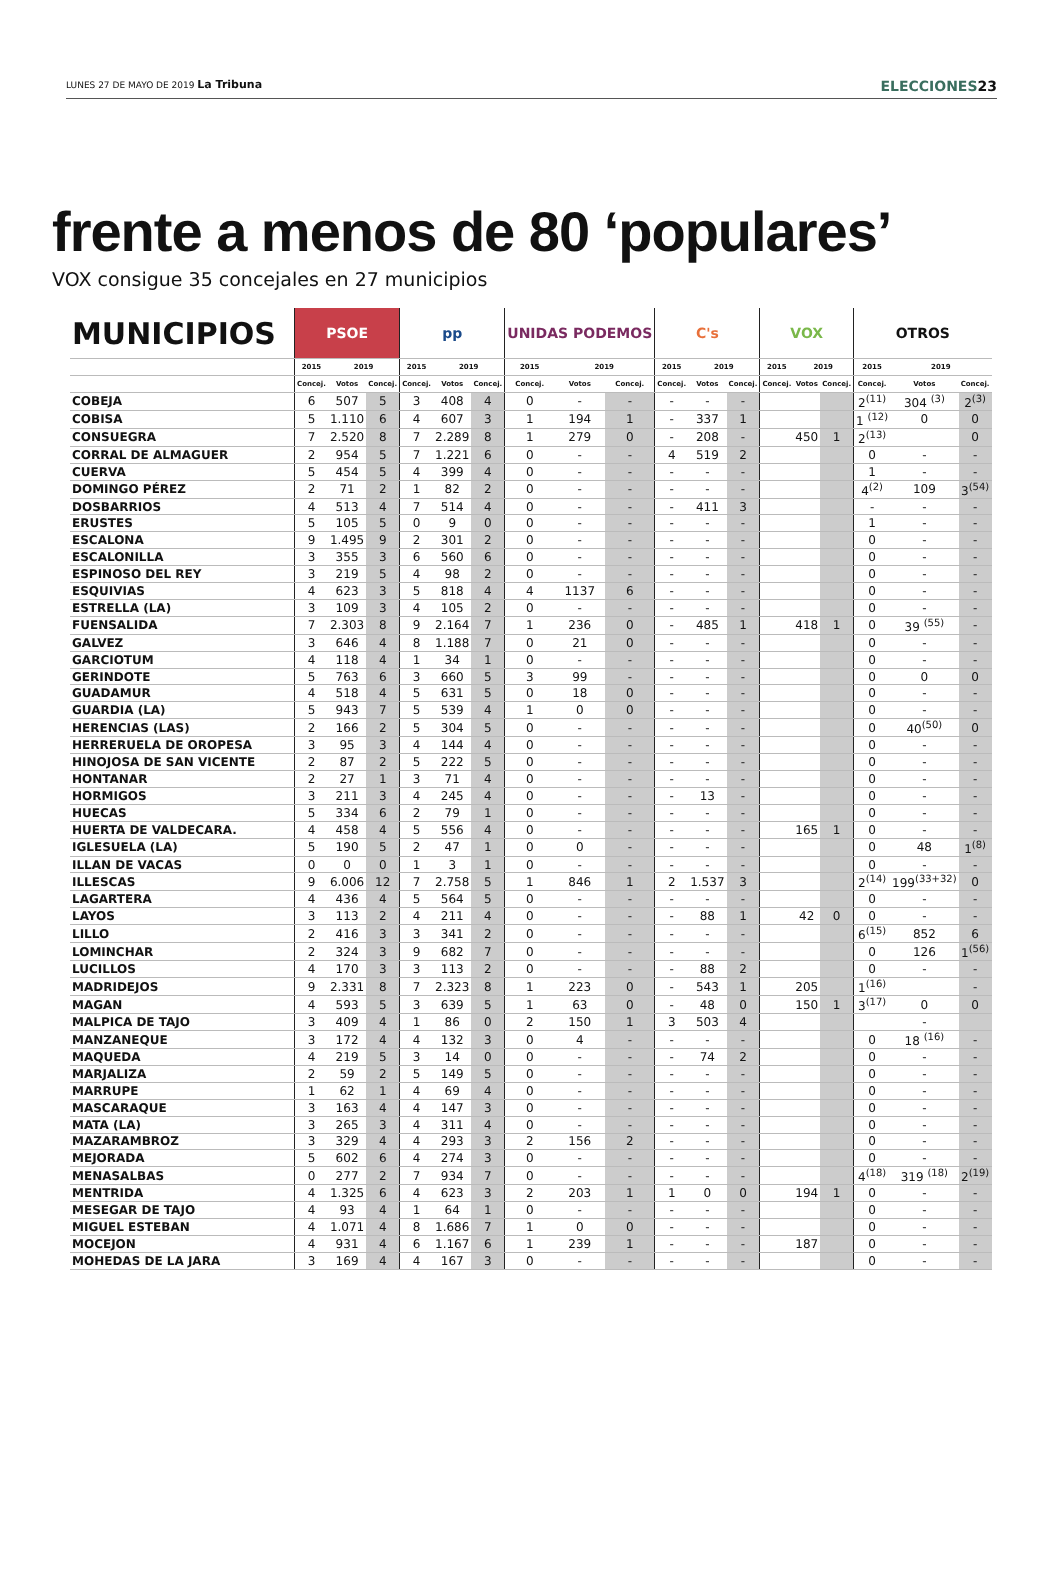LUNES 27 DE MAYO DE 2019 La Tribuna ELECCIONES23
frente a menos de 80 ‘populares’
VOX consigue 35 concejales en 27 municipios
| MUNICIPIOS | PSOE | | | pp | | | UNIDAS PODEMOS | | | C's | | | VOX | | | OTROS | | |
| --- | --- | --- | --- | --- | --- | --- | --- | --- | --- | --- | --- | --- | --- | --- | --- | --- | --- | --- |
| | 2015 | 2019 | | 2015 | 2019 | | 2015 | 2019 | | 2015 | 2019 | | 2015 | 2019 | | 2015 | 2019 | |
| | Concej. | Votos | Concej. | Concej. | Votos | Concej. | Concej. | Votos | Concej. | Concej. | Votos | Concej. | Concej. | Votos | Concej. | Concej. | Votos | Concej. |
| COBEJA | 6 | 507 | 5 | 3 | 408 | 4 | 0 | - | - | - | - | - | | | | 2<sup>(11)</sup> | 304 <sup>(3)</sup> | 2<sup>(3)</sup> |
| COBISA | 5 | 1.110 | 6 | 4 | 607 | 3 | 1 | 194 | 1 | - | 337 | 1 | | | | 1 <sup>(12)</sup> | 0 | 0 |
| CONSUEGRA | 7 | 2.520 | 8 | 7 | 2.289 | 8 | 1 | 279 | 0 | - | 208 | - | | 450 | 1 | 2<sup>(13)</sup> | | 0 |
| CORRAL DE ALMAGUER | 2 | 954 | 5 | 7 | 1.221 | 6 | 0 | - | - | 4 | 519 | 2 | | | | 0 | - | - |
| CUERVA | 5 | 454 | 5 | 4 | 399 | 4 | 0 | - | - | - | - | - | | | | 1 | - | - |
| DOMINGO PÉREZ | 2 | 71 | 2 | 1 | 82 | 2 | 0 | - | - | - | - | - | | | | 4<sup>(2)</sup> | 109 | 3<sup>(54)</sup> |
| DOSBARRIOS | 4 | 513 | 4 | 7 | 514 | 4 | 0 | - | - | - | 411 | 3 | | | | - | - | - |
| ERUSTES | 5 | 105 | 5 | 0 | 9 | 0 | 0 | - | - | - | - | - | | | | 1 | - | - |
| ESCALONA | 9 | 1.495 | 9 | 2 | 301 | 2 | 0 | - | - | - | - | - | | | | 0 | - | - |
| ESCALONILLA | 3 | 355 | 3 | 6 | 560 | 6 | 0 | - | - | - | - | - | | | | 0 | - | - |
| ESPINOSO DEL REY | 3 | 219 | 5 | 4 | 98 | 2 | 0 | - | - | - | - | - | | | | 0 | - | - |
| ESQUIVIAS | 4 | 623 | 3 | 5 | 818 | 4 | 4 | 1137 | 6 | - | - | - | | | | 0 | - | - |
| ESTRELLA (LA) | 3 | 109 | 3 | 4 | 105 | 2 | 0 | - | - | - | - | - | | | | 0 | - | - |
| FUENSALIDA | 7 | 2.303 | 8 | 9 | 2.164 | 7 | 1 | 236 | 0 | - | 485 | 1 | | 418 | 1 | 0 | 39 <sup>(55)</sup> | - |
| GALVEZ | 3 | 646 | 4 | 8 | 1.188 | 7 | 0 | 21 | 0 | - | - | - | | | | 0 | - | - |
| GARCIOTUM | 4 | 118 | 4 | 1 | 34 | 1 | 0 | - | - | - | - | - | | | | 0 | - | - |
| GERINDOTE | 5 | 763 | 6 | 3 | 660 | 5 | 3 | 99 | - | - | - | - | | | | 0 | 0 | 0 |
| GUADAMUR | 4 | 518 | 4 | 5 | 631 | 5 | 0 | 18 | 0 | - | - | - | | | | 0 | - | - |
| GUARDIA (LA) | 5 | 943 | 7 | 5 | 539 | 4 | 1 | 0 | 0 | - | - | - | | | | 0 | - | - |
| HERENCIAS (LAS) | 2 | 166 | 2 | 5 | 304 | 5 | 0 | - | - | - | - | - | | | | 0 | 40<sup>(50)</sup> | 0 |
| HERRERUELA DE OROPESA | 3 | 95 | 3 | 4 | 144 | 4 | 0 | - | - | - | - | - | | | | 0 | - | - |
| HINOJOSA DE SAN VICENTE | 2 | 87 | 2 | 5 | 222 | 5 | 0 | - | - | - | - | - | | | | 0 | - | - |
| HONTANAR | 2 | 27 | 1 | 3 | 71 | 4 | 0 | - | - | - | - | - | | | | 0 | - | - |
| HORMIGOS | 3 | 211 | 3 | 4 | 245 | 4 | 0 | - | - | - | 13 | - | | | | 0 | - | - |
| HUECAS | 5 | 334 | 6 | 2 | 79 | 1 | 0 | - | - | - | - | - | | | | 0 | - | - |
| HUERTA DE VALDECARA. | 4 | 458 | 4 | 5 | 556 | 4 | 0 | - | - | - | - | - | | 165 | 1 | 0 | - | - |
| IGLESUELA (LA) | 5 | 190 | 5 | 2 | 47 | 1 | 0 | 0 | - | - | - | - | | | | 0 | 48 | 1<sup>(8)</sup> |
| ILLAN DE VACAS | 0 | 0 | 0 | 1 | 3 | 1 | 0 | - | - | - | - | - | | | | 0 | - | - |
| ILLESCAS | 9 | 6.006 | 12 | 7 | 2.758 | 5 | 1 | 846 | 1 | 2 | 1.537 | 3 | | | | 2<sup>(14)</sup> | 199<sup>(33+32)</sup> | 0 |
| LAGARTERA | 4 | 436 | 4 | 5 | 564 | 5 | 0 | - | - | - | - | - | | | | 0 | - | - |
| LAYOS | 3 | 113 | 2 | 4 | 211 | 4 | 0 | - | - | - | 88 | 1 | | 42 | 0 | 0 | - | - |
| LILLO | 2 | 416 | 3 | 3 | 341 | 2 | 0 | - | - | - | - | - | | | | 6<sup>(15)</sup> | 852 | 6 |
| LOMINCHAR | 2 | 324 | 3 | 9 | 682 | 7 | 0 | - | - | - | - | - | | | | 0 | 126 | 1<sup>(56)</sup> |
| LUCILLOS | 4 | 170 | 3 | 3 | 113 | 2 | 0 | - | - | - | 88 | 2 | | | | 0 | - | - |
| MADRIDEJOS | 9 | 2.331 | 8 | 7 | 2.323 | 8 | 1 | 223 | 0 | - | 543 | 1 | | 205 | | 1<sup>(16)</sup> | | - |
| MAGAN | 4 | 593 | 5 | 3 | 639 | 5 | 1 | 63 | 0 | - | 48 | 0 | | 150 | 1 | 3<sup>(17)</sup> | 0 | 0 |
| MALPICA DE TAJO | 3 | 409 | 4 | 1 | 86 | 0 | 2 | 150 | 1 | 3 | 503 | 4 | | | | | - | |
| MANZANEQUE | 3 | 172 | 4 | 4 | 132 | 3 | 0 | 4 | - | - | - | - | | | | 0 | 18 <sup>(16)</sup> | - |
| MAQUEDA | 4 | 219 | 5 | 3 | 14 | 0 | 0 | - | - | - | 74 | 2 | | | | 0 | - | - |
| MARJALIZA | 2 | 59 | 2 | 5 | 149 | 5 | 0 | - | - | - | - | - | | | | 0 | - | - |
| MARRUPE | 1 | 62 | 1 | 4 | 69 | 4 | 0 | - | - | - | - | - | | | | 0 | - | - |
| MASCARAQUE | 3 | 163 | 4 | 4 | 147 | 3 | 0 | - | - | - | - | - | | | | 0 | - | - |
| MATA (LA) | 3 | 265 | 3 | 4 | 311 | 4 | 0 | - | - | - | - | - | | | | 0 | - | - |
| MAZARAMBROZ | 3 | 329 | 4 | 4 | 293 | 3 | 2 | 156 | 2 | - | - | - | | | | 0 | - | - |
| MEJORADA | 5 | 602 | 6 | 4 | 274 | 3 | 0 | - | - | - | - | - | | | | 0 | - | - |
| MENASALBAS | 0 | 277 | 2 | 7 | 934 | 7 | 0 | - | - | - | - | - | | | | 4<sup>(18)</sup> | 319 <sup>(18)</sup> | 2<sup>(19)</sup> |
| MENTRIDA | 4 | 1.325 | 6 | 4 | 623 | 3 | 2 | 203 | 1 | 1 | 0 | 0 | | 194 | 1 | 0 | - | - |
| MESEGAR DE TAJO | 4 | 93 | 4 | 1 | 64 | 1 | 0 | - | - | - | - | - | | | | 0 | - | - |
| MIGUEL ESTEBAN | 4 | 1.071 | 4 | 8 | 1.686 | 7 | 1 | 0 | 0 | - | - | - | | | | 0 | - | - |
| MOCEJON | 4 | 931 | 4 | 6 | 1.167 | 6 | 1 | 239 | 1 | - | - | - | | 187 | | 0 | - | - |
| MOHEDAS DE LA JARA | 3 | 169 | 4 | 4 | 167 | 3 | 0 | - | - | - | - | - | | | | 0 | - | - |